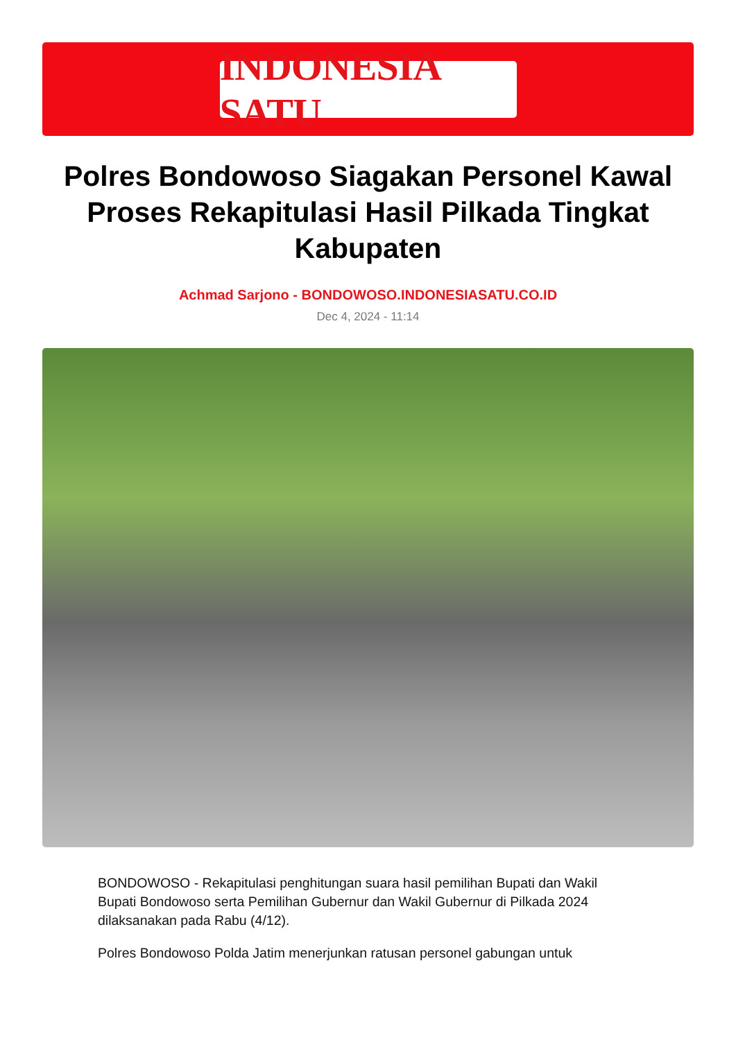INDONESIA SATU
Polres Bondowoso Siagakan Personel Kawal Proses Rekapitulasi Hasil Pilkada Tingkat Kabupaten
Achmad Sarjono - BONDOWOSO.INDONESIASATU.CO.ID
Dec 4, 2024 - 11:14
BONDOWOSO - Rekapitulasi penghitungan suara hasil pemilihan Bupati dan Wakil Bupati Bondowoso serta Pemilihan Gubernur dan Wakil Gubernur di Pilkada 2024 dilaksanakan pada Rabu (4/12).
Polres Bondowoso Polda Jatim menerjunkan ratusan personel gabungan untuk